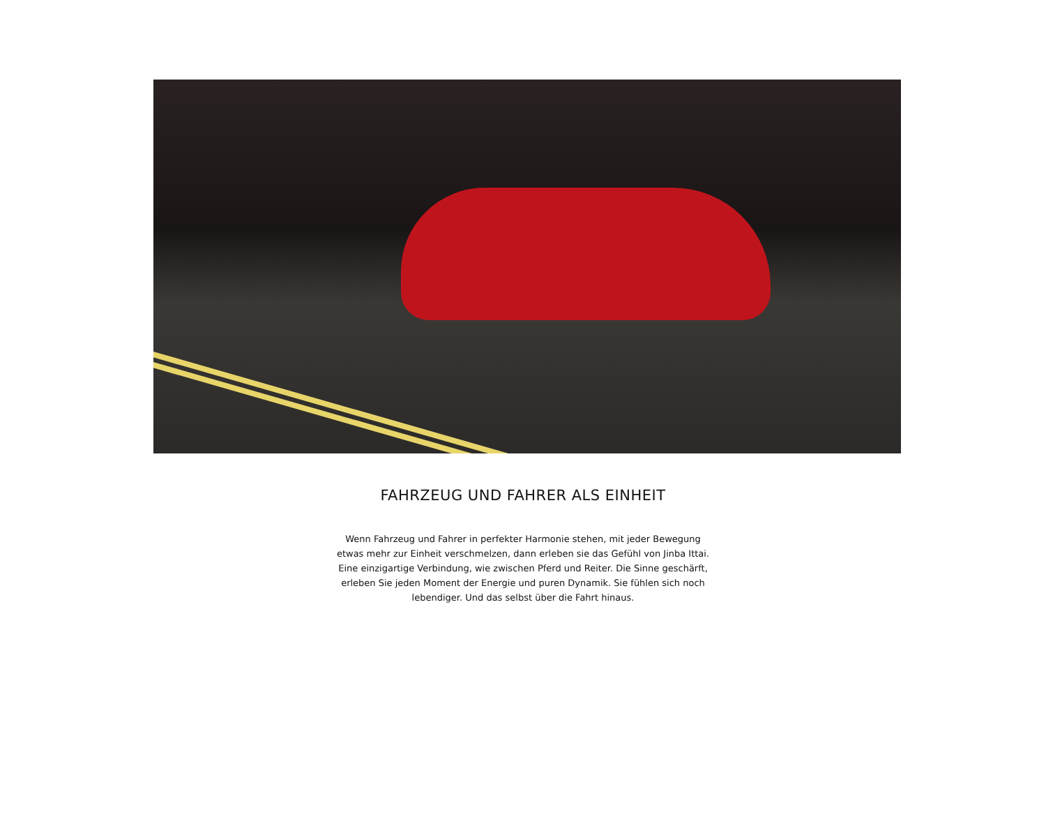FAHRZEUG UND FAHRER ALS EINHEIT
Wenn Fahrzeug und Fahrer in perfekter Harmonie stehen, mit jeder Bewegung etwas mehr zur Einheit verschmelzen, dann erleben sie das Gefühl von Jinba Ittai. Eine einzigartige Verbindung, wie zwischen Pferd und Reiter. Die Sinne geschärft, erleben Sie jeden Moment der Energie und puren Dynamik. Sie fühlen sich noch lebendiger. Und das selbst über die Fahrt hinaus.